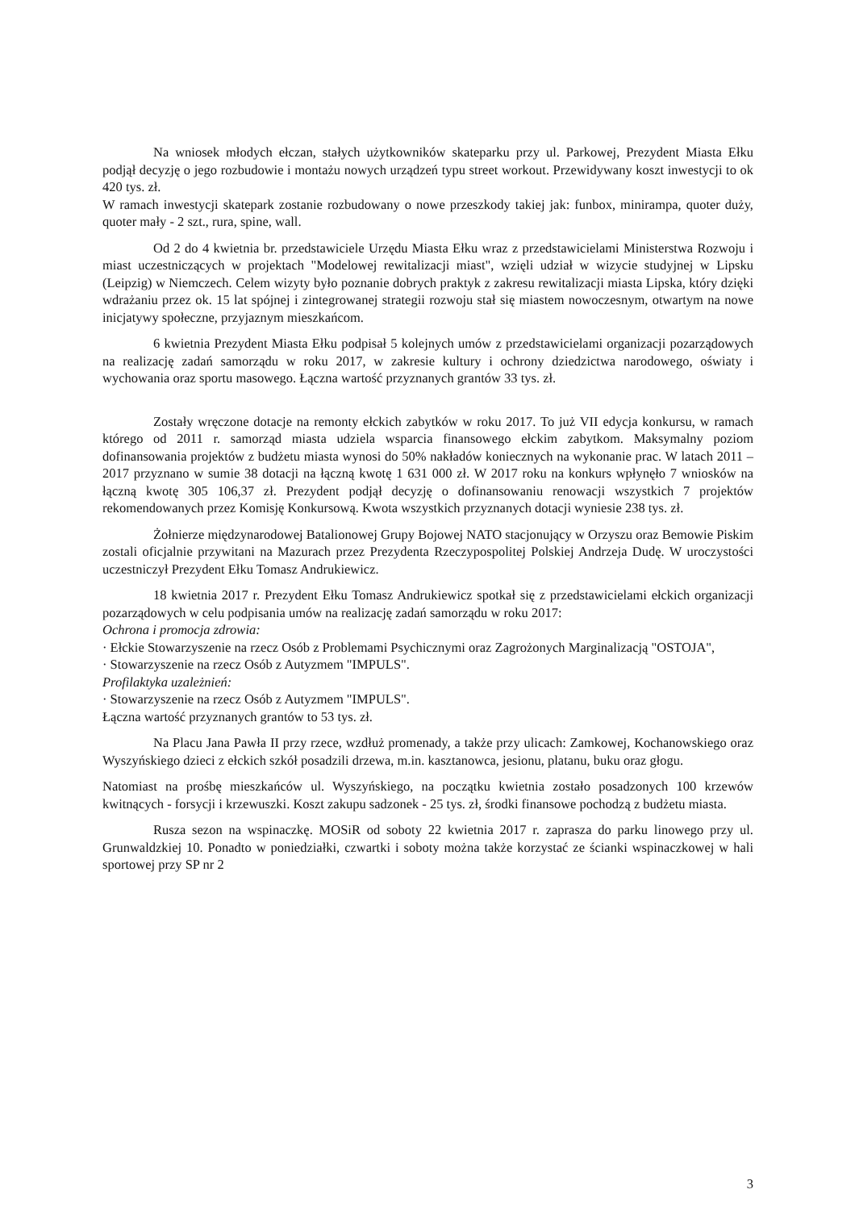Na wniosek młodych ełczan, stałych użytkowników skateparku przy ul. Parkowej, Prezydent Miasta Ełku podjął decyzję o jego rozbudowie i montażu nowych urządzeń typu street workout. Przewidywany koszt inwestycji to ok 420 tys. zł.
W ramach inwestycji skatepark zostanie rozbudowany o nowe przeszkody takiej jak: funbox, minirampa, quoter duży, quoter mały - 2 szt., rura, spine, wall.
Od 2 do 4 kwietnia br. przedstawiciele Urzędu Miasta Ełku wraz z przedstawicielami Ministerstwa Rozwoju i miast uczestniczących w projektach "Modelowej rewitalizacji miast", wzięli udział w wizycie studyjnej w Lipsku (Leipzig) w Niemczech. Celem wizyty było poznanie dobrych praktyk z zakresu rewitalizacji miasta Lipska, który dzięki wdrażaniu przez ok. 15 lat spójnej i zintegrowanej strategii rozwoju stał się miastem nowoczesnym, otwartym na nowe inicjatywy społeczne, przyjaznym mieszkańcom.
6 kwietnia Prezydent Miasta Ełku podpisał 5 kolejnych umów z przedstawicielami organizacji pozarządowych na realizację zadań samorządu w roku 2017, w zakresie kultury i ochrony dziedzictwa narodowego, oświaty i wychowania oraz sportu masowego. Łączna wartość przyznanych grantów 33 tys. zł.
Zostały wręczone dotacje na remonty ełckich zabytków w roku 2017. To już VII edycja konkursu, w ramach którego od 2011 r. samorząd miasta udziela wsparcia finansowego ełckim zabytkom. Maksymalny poziom dofinansowania projektów z budżetu miasta wynosi do 50% nakładów koniecznych na wykonanie prac. W latach 2011 – 2017 przyznano w sumie 38 dotacji na łączną kwotę 1 631 000 zł. W 2017 roku na konkurs wpłynęło 7 wniosków na łączną kwotę 305 106,37 zł. Prezydent podjął decyzję o dofinansowaniu renowacji wszystkich 7 projektów rekomendowanych przez Komisję Konkursową. Kwota wszystkich przyznanych dotacji wyniesie 238 tys. zł.
Żołnierze międzynarodowej Batalionowej Grupy Bojowej NATO stacjonujący w Orzyszu oraz Bemowie Piskim zostali oficjalnie przywitani na Mazurach przez Prezydenta Rzeczypospolitej Polskiej Andrzeja Dudę. W uroczystości uczestniczył Prezydent Ełku Tomasz Andrukiewicz.
18 kwietnia 2017 r. Prezydent Ełku Tomasz Andrukiewicz spotkał się z przedstawicielami ełckich organizacji pozarządowych w celu podpisania umów na realizację zadań samorządu w roku 2017:
Ochrona i promocja zdrowia:
· Ełckie Stowarzyszenie na rzecz Osób z Problemami Psychicznymi oraz Zagrożonych Marginalizacją "OSTOJA",
· Stowarzyszenie na rzecz Osób z Autyzmem "IMPULS".
Profilaktyka uzależnień:
· Stowarzyszenie na rzecz Osób z Autyzmem "IMPULS".
Łączna wartość przyznanych grantów to 53 tys. zł.
Na Placu Jana Pawła II przy rzece, wzdłuż promenady, a także przy ulicach: Zamkowej, Kochanowskiego oraz Wyszyńskiego dzieci z ełckich szkół posadzili drzewa, m.in. kasztanowca, jesionu, platanu, buku oraz głogu.
Natomiast na prośbę mieszkańców ul. Wyszyńskiego, na początku kwietnia zostało posadzonych 100 krzewów kwitnących - forsycji i krzewuszki. Koszt zakupu sadzonek - 25 tys. zł, środki finansowe pochodzą z budżetu miasta.
Rusza sezon na wspinaczkę. MOSiR od soboty 22 kwietnia 2017 r. zaprasza do parku linowego przy ul. Grunwaldzkiej 10. Ponadto w poniedziałki, czwartki i soboty można także korzystać ze ścianki wspinaczkowej w hali sportowej przy SP nr 2
3